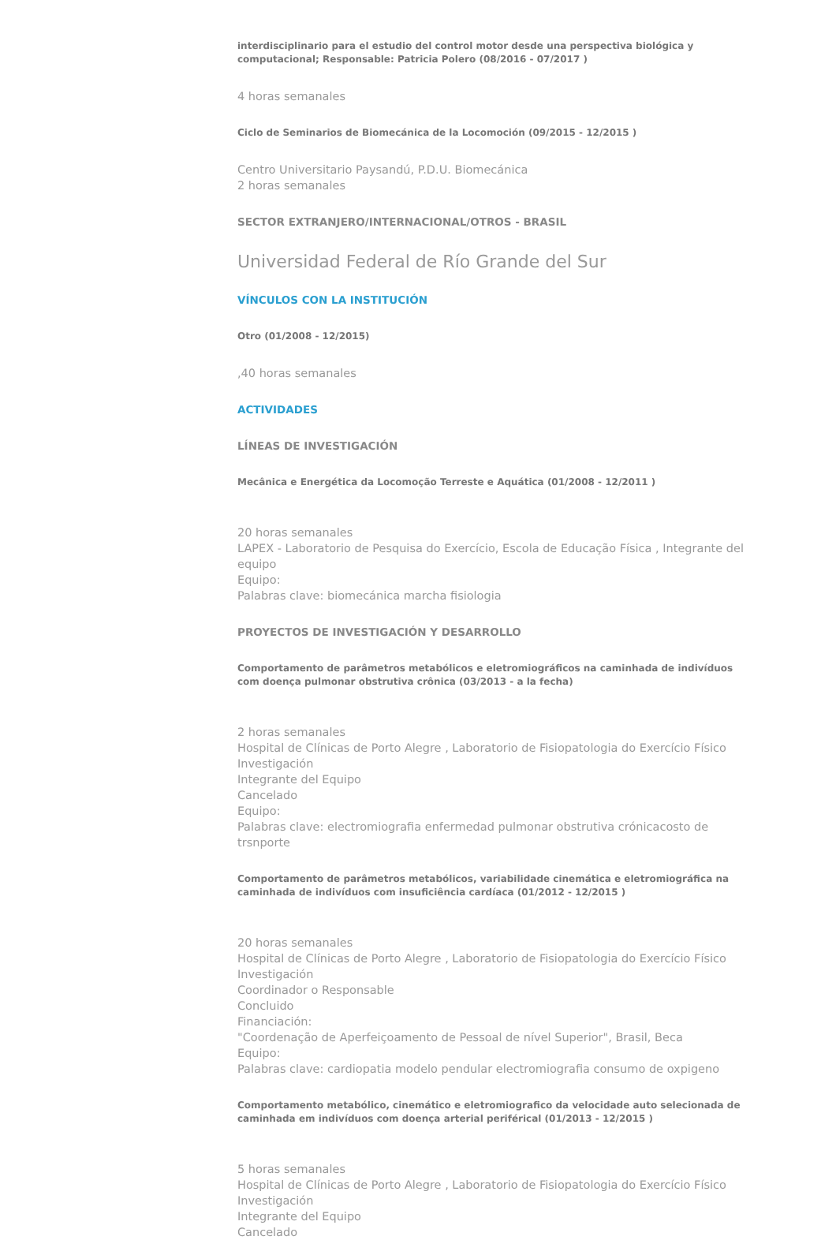interdisciplinario para el estudio del control motor desde una perspectiva biológica y computacional; Responsable: Patricia Polero (08/2016 - 07/2017 )
4 horas semanales
Ciclo de Seminarios de Biomecánica de la Locomoción (09/2015 - 12/2015 )
Centro Universitario Paysandú, P.D.U. Biomecánica
2 horas semanales
SECTOR EXTRANJERO/INTERNACIONAL/OTROS - BRASIL
Universidad Federal de Río Grande del Sur
VÍNCULOS CON LA INSTITUCIÓN
Otro (01/2008 - 12/2015)
,40 horas semanales
ACTIVIDADES
LÍNEAS DE INVESTIGACIÓN
Mecânica e Energética da Locomoção Terreste e Aquática (01/2008 - 12/2011 )
20 horas semanales
LAPEX - Laboratorio de Pesquisa do Exercício, Escola de Educação Física , Integrante del equipo
Equipo:
Palabras clave: biomecánica marcha fisiologia
PROYECTOS DE INVESTIGACIÓN Y DESARROLLO
Comportamento de parâmetros metabólicos e eletromiográficos na caminhada de indivíduos com doença pulmonar obstrutiva crônica (03/2013 - a la fecha)
2 horas semanales
Hospital de Clínicas de Porto Alegre , Laboratorio de Fisiopatologia do Exercício Físico
Investigación
Integrante del Equipo
Cancelado
Equipo:
Palabras clave: electromiografia enfermedad pulmonar obstrutiva crónicacosto de trsnporte
Comportamento de parâmetros metabólicos, variabilidade cinemática e eletromiográfica na caminhada de indivíduos com insuficiência cardíaca (01/2012 - 12/2015 )
20 horas semanales
Hospital de Clínicas de Porto Alegre , Laboratorio de Fisiopatologia do Exercício Físico
Investigación
Coordinador o Responsable
Concluido
Financiación:
"Coordenação de Aperfeiçoamento de Pessoal de nível Superior", Brasil, Beca
Equipo:
Palabras clave: cardiopatia modelo pendular electromiografia consumo de oxpigeno
Comportamento metabólico, cinemático e eletromiografico da velocidade auto selecionada de caminhada em indivíduos com doença arterial periférical (01/2013 - 12/2015 )
5 horas semanales
Hospital de Clínicas de Porto Alegre , Laboratorio de Fisiopatologia do Exercício Físico
Investigación
Integrante del Equipo
Cancelado